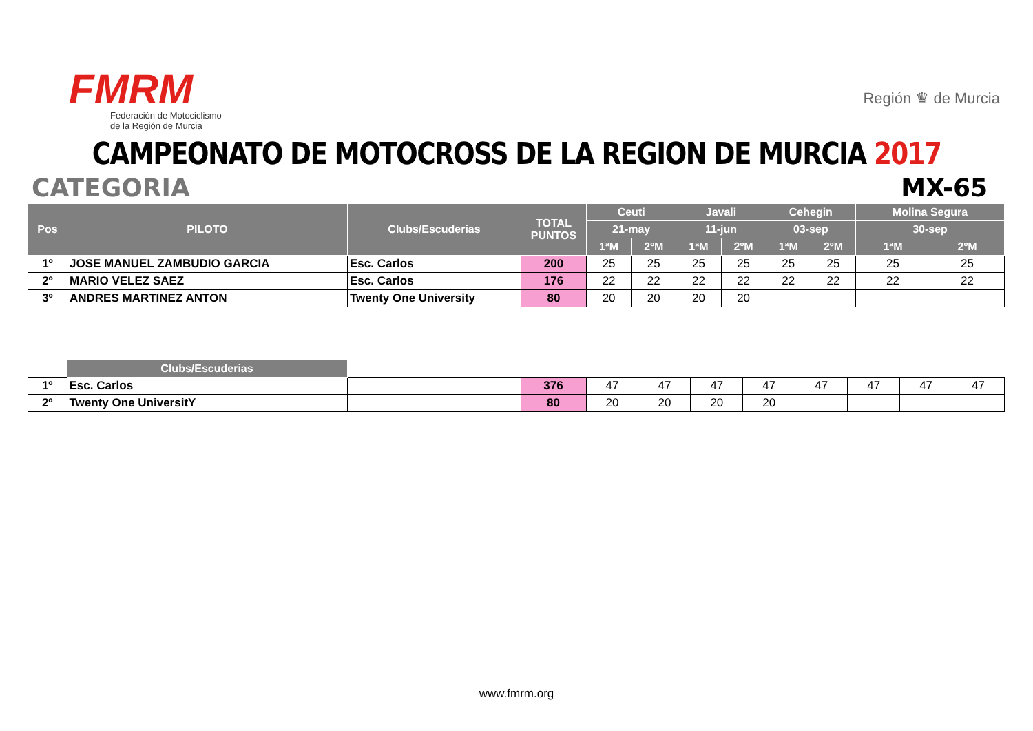FMRM
Federación de Motociclismo
de la Región de Murcia
Región ♛ de Murcia
CAMPEONATO DE MOTOCROSS DE LA REGION DE MURCIA 2017
CATEGORIA MX-65
| Pos | PILOTO | Clubs/Escuderias | TOTAL PUNTOS | Ceuti | | Javali | | Cehegin | | Molina Segura | |
| --- | --- | --- | --- | --- | --- | --- | --- | --- | --- | --- | --- |
| | | | | 21-may | | 11-jun | | 03-sep | | 30-sep | |
| | | | | 1ªM | 2ºM | 1ªM | 2ºM | 1ªM | 2ºM | 1ªM | 2ºM |
| 1º | JOSE MANUEL ZAMBUDIO GARCIA | Esc. Carlos | 200 | 25 | 25 | 25 | 25 | 25 | 25 | 25 | 25 |
| 2º | MARIO VELEZ SAEZ | Esc. Carlos | 176 | 22 | 22 | 22 | 22 | 22 | 22 | 22 | 22 |
| 3º | ANDRES MARTINEZ ANTON | Twenty One University | 80 | 20 | 20 | 20 | 20 | | | | |
| | Clubs/Escuderias | | | | | | | | | | |
| 1º | Esc. Carlos | | 376 | 47 | 47 | 47 | 47 | 47 | 47 | 47 | 47 |
| 2º | Twenty One UniversitY | | 80 | 20 | 20 | 20 | 20 | | | | |
www.fmrm.org